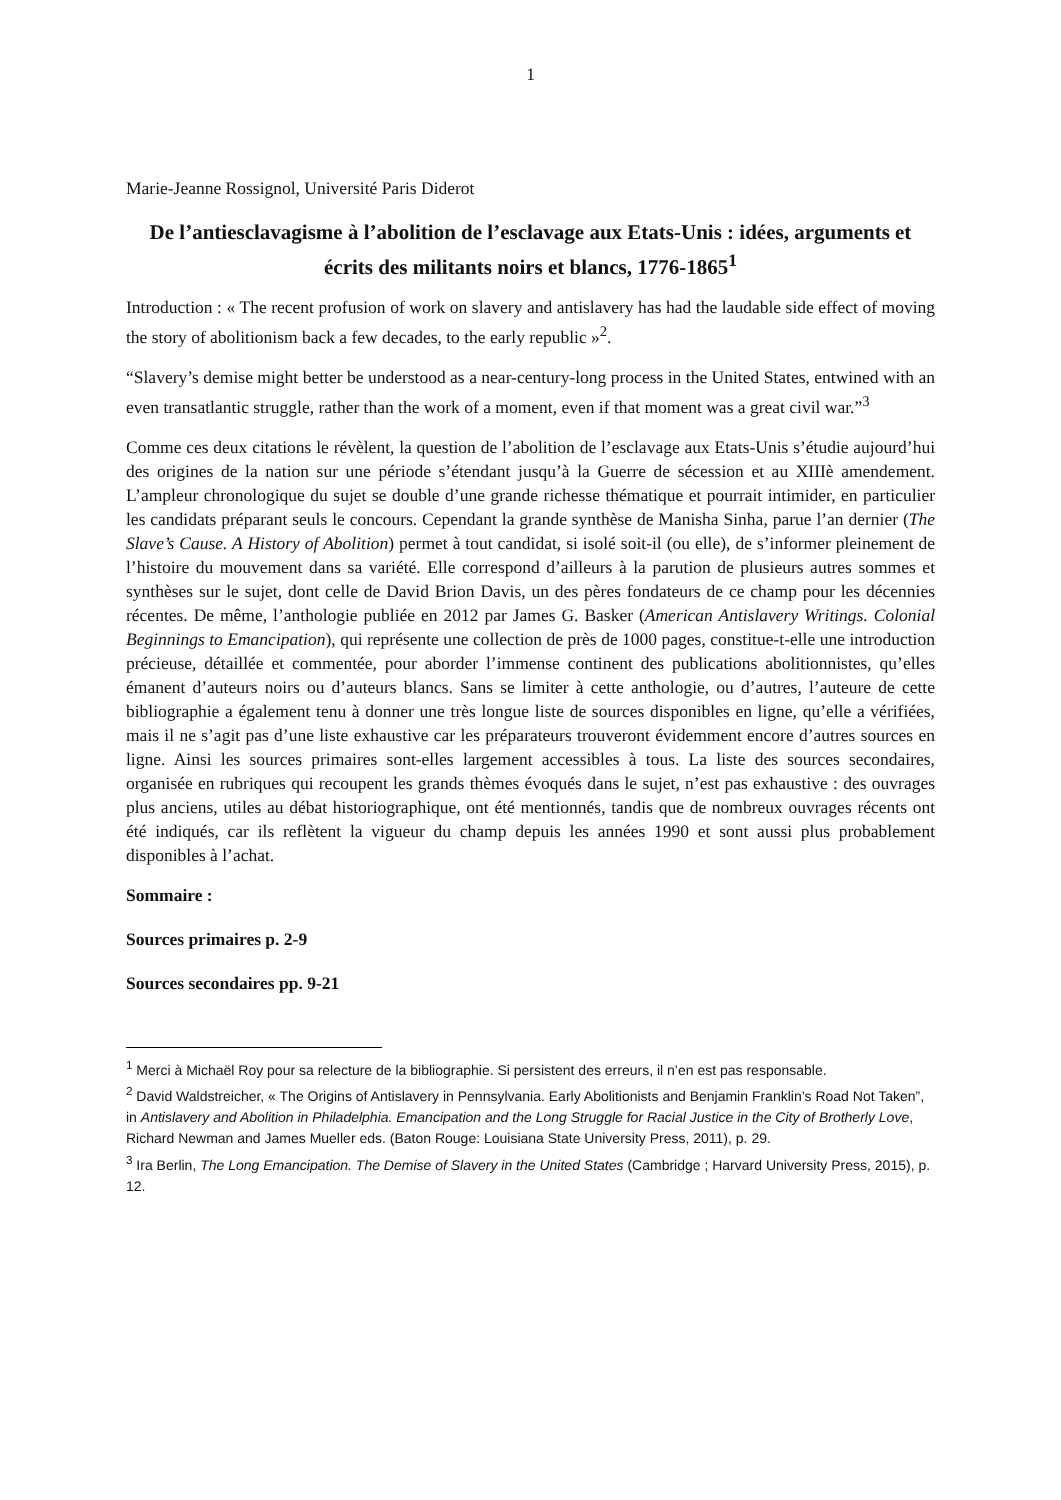1
Marie-Jeanne Rossignol, Université Paris Diderot
De l’antiesclavagisme à l’abolition de l’esclavage aux Etats-Unis : idées, arguments et écrits des militants noirs et blancs, 1776-1865<sup>1</sup>
Introduction : « The recent profusion of work on slavery and antislavery has had the laudable side effect of moving the story of abolitionism back a few decades, to the early republic »<sup>2</sup>.
“Slavery’s demise might better be understood as a near-century-long process in the United States, entwined with an even transatlantic struggle, rather than the work of a moment, even if that moment was a great civil war.”<sup>3</sup>
Comme ces deux citations le révèlent, la question de l’abolition de l’esclavage aux Etats-Unis s’étudie aujourd’hui des origines de la nation sur une période s’étendant jusqu’à la Guerre de sécession et au XIIIè amendement. L’ampleur chronologique du sujet se double d’une grande richesse thématique et pourrait intimider, en particulier les candidats préparant seuls le concours. Cependant la grande synthèse de Manisha Sinha, parue l’an dernier (The Slave’s Cause. A History of Abolition) permet à tout candidat, si isolé soit-il (ou elle), de s’informer pleinement de l’histoire du mouvement dans sa variété. Elle correspond d’ailleurs à la parution de plusieurs autres sommes et synthèses sur le sujet, dont celle de David Brion Davis, un des pères fondateurs de ce champ pour les décennies récentes. De même, l’anthologie publiée en 2012 par James G. Basker (American Antislavery Writings. Colonial Beginnings to Emancipation), qui représente une collection de près de 1000 pages, constitue-t-elle une introduction précieuse, détaillée et commentée, pour aborder l’immense continent des publications abolitionnistes, qu’elles émanent d’auteurs noirs ou d’auteurs blancs. Sans se limiter à cette anthologie, ou d’autres, l’auteure de cette bibliographie a également tenu à donner une très longue liste de sources disponibles en ligne, qu’elle a vérifiées, mais il ne s’agit pas d’une liste exhaustive car les préparateurs trouveront évidemment encore d’autres sources en ligne. Ainsi les sources primaires sont-elles largement accessibles à tous. La liste des sources secondaires, organisée en rubriques qui recoupent les grands thèmes évoqués dans le sujet, n’est pas exhaustive : des ouvrages plus anciens, utiles au débat historiographique, ont été mentionnés, tandis que de nombreux ouvrages récents ont été indiqués, car ils reflètent la vigueur du champ depuis les années 1990 et sont aussi plus probablement disponibles à l’achat.
Sommaire :
Sources primaires p. 2-9
Sources secondaires pp. 9-21
<sup>1</sup> Merci à Michaël Roy pour sa relecture de la bibliographie. Si persistent des erreurs, il n’en est pas responsable.
<sup>2</sup> David Waldstreicher, « The Origins of Antislavery in Pennsylvania. Early Abolitionists and Benjamin Franklin’s Road Not Taken”, in Antislavery and Abolition in Philadelphia. Emancipation and the Long Struggle for Racial Justice in the City of Brotherly Love, Richard Newman and James Mueller eds. (Baton Rouge: Louisiana State University Press, 2011), p. 29.
<sup>3</sup> Ira Berlin, The Long Emancipation. The Demise of Slavery in the United States (Cambridge ; Harvard University Press, 2015), p. 12.